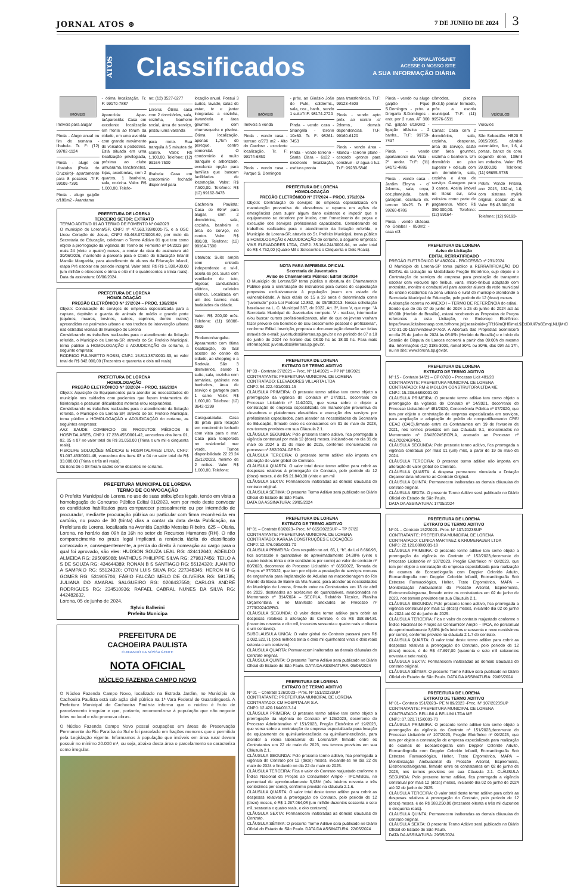JORNAL ATOS ⊛ 7 DE JUNHO DE 2024 3
ATOS
Classificados
JORNALATOS.NET
ACESSE O NOSSO SITE
A SUA INFORMAÇÃO DIÁRIA
IMÓVEIS
Imóveis para alugar
Pinda - Alugo anual ou fim de semana - Ilhabela. Tr. F: (12) 99782-1124
Pinda - alugo em Ubatuba (Praia do Cruzeiro)- apartamento para 8 pessoas .Tr.F: 99109-7391
Pinda - alugo galpão c/180m2 - Araretama
- ótima localização. Tr. F: 99170-7887
Aparecida: Apar-taAparecida: Casa em excelente localização em frente ao fórum da cidade, em uma avenida com grande movimento de veículos e pedestres. Está situada em uma localização privilegiada, próxima ao clube umuarama, lanchonetes, lojas, academias, com 2 quartos, 1 banheiro, sala, cozinha. Valor: R$ 1.000,00. Telefo-
ne: (12) 3527-6277
Lorena: Ótima casa com 2 dormitórios, sala, cozinha, banheiro social, área de serviço, possui uma varanda
para moto. Rua tranquila à 5 minutos do centro. Valor: R$ 1.100,00. Telefone: (12) 99164-7500
Ilhabela: Casa em condomínio fechado disponível para
PREFEITURA DE LORENA
TERCEIRO SETOR: EXTRATO
TERMO ADITIVO 01 AO TERMO DE FOMENTO Nº 04/2023
O município de Lorena/SP, CNPJ nº 47.563.739/0001-75, e a OSC Liceu Coração de Jesus, CNPJ 60.463.072/0003-69, por meio da Secretaria de Educação, celebram o Termo Aditivo 01 que tem como objeto a prorrogação da vigência do Termo de Fomento nº 04/2023 por mais 24 (vinte e quatro) meses, a contar da data de assinatura até 30/06/2026, mantendo a parceria para o Cento de Educação Infantil Mamãe Margarida, para atendimento de alunos da Educação Infantil, etapa Pré escolar em período integral. Valor total: R$ R$ 1.838.430,00 (um milhão e oitocentos e trinta e oito mil e quatrocentos e trinta reais). Data da assinatura: 06/06/2024.
PREFEITURA DE LORENA
HOMOLOGAÇÃO
PREGÃO ELETRÔNICO Nº 27/2024 – PROC. 136/2024
Objeto: Contratação de serviços de empresa especializada para a captura, depósito e guarda de animais de médio e grande porte (equinos, muares, bovinos, suínos, caprinos, dentre outros) apreendidos no perímetro urbano e nos trechos de intervenção urbana nas estradas vicinais do Município de Lorena
Considerando os trabalhos realizados para o atendimento da licitação referida, o Município de Lorena-SP, através do Sr. Prefeito Municipal, torna público a HOMOLOGAÇÃO e ADJUDICAÇÃO do certame, a seguinte empresa:
RODRIGO FULANETTO ROSSI, CNPJ: 15.811.387/0001-33, no valor total de R$ 342.000,00 (Trezentos e quarenta e dois mil reais).
PREFEITURA DE LORENA
HOMOLOGAÇÃO
PREGÃO ELETRÔNICO Nº 33/2024 – PROC. 166/2024
Objeto: Aquisição de Equipamentos para atender as necessidades do município nos cuidados com pacientes que fazem tratamentos de fisioterapia e possuem dificuldades motoras e/ou respiratórias.
Considerando os trabalhos realizados para o atendimento da licitação referida, o Município de Lorena-SP, através do Sr. Prefeito Municipal, torna público a HOMOLOGAÇÃO e ADJUDICAÇÃO do certame, as seguintes empresas:
AAZ SAUDE COMERCIO DE PRODUTOS MÉDICOS E HOSPITALARES, CNPJ: 17.238.455/0001-42, vencedora dos itens 01, 02, 05 e 07 no valor total de R$ 31.050,00 (Trinta e um mil e cinquenta reais).
FISIOLIFE SOLUÇÕES MÉDICAS E HOSPITALARES LTDA, CNPJ: 51.097.433/0001-48, vencedora dos itens 03 e 04 no valor total de R$ 33.000,00 (Trinta e três mil reais).
Os itens 06 e 08 foram dados como desertos no certame.
locação anual. Possui 3 suítes, lavado, salas de estar, tv e jantar integradas a cozinha, lavanderia e área gourmet com churrasqueira e piscina. Ótima localização, apenas 1,7km do pereque, centro comercial. O condomínio é muito tranquilo e arborizado, excelente opção para famílias que buscam facilidades de locomoção. Valor: R$ 7.500,00. Telefone: R$ (12) 99162-8473
Cachoeira Paulista: Casa de 69m² para alugar, com 2 dormitórios, sala, cozinha, banheiro e área de serviço, no centro. Valor: R$ 800,00. Telefone: (12) 99164-7500
Ubatuba: Suíte ampla com entrada independente e wi-fi, aceita-se pet. Suíte com ventilador de teto, frigobar, sanduicheira elétrica, cafeteira elétrica. Localizada em um dos bairros mais badalados da cidade.
Valor: R$ 200,00 mês. Telefone: (11) 98308-0909
Pindamonhangaba: Aparamento com ótima localização, de fácil acesso ao centro da cidade, ao shopping e a Rodovia. São 3 dormitórios, sendo 1 suíte, sala, cozinha com armários, gabinete nos banheiros, área de serviço e garagem para 1 carro. Valor: R$ 1.600,00. Telefone: (12) 3642-1299
Caraguatatuba: Casa de praia para locação em condomínio fechado com vista para o mar. Casa para temporada no residencial mar verde. Temos disponibilidade 22 23 24 25/12/2023. mínimo de 2 noites. Valor: R$ 1.000,00. Telefone:
PREFEITURA MUNICIPAL DE LORENA
TERMO DE CONVOCAÇÃO
O Prefeito Municipal de Lorena no uso de suas atribuições legais, tendo em vista a homologação do Concurso Público Edital 01/2023, vem por meio deste convocar os candidatos habilitados para comparecer pessoalmente ou por intermédio de procurador, mediante procuração pública ou particular com firma reconhecida em cartório, no prazo de 30 (trinta) dias a contar da data desta Publicação, na Prefeitura de Lorena, localizada na Avenida Capitão Messias Ribeiro, 625 – Olaria, Lorena, no horário das 09h às 16h no setor de Recursos Humanos (RH). O não comparecimento no prazo legal implicará a renúncia tácita do classificado convocado e, consequentemente, a perda do direito à nomeação ao cargo para o qual foi aprovado, são eles: HUDSON SOUZA LEAL RG: 424412640; ADEILDO ALMEIDA RG: 295095088; MATHEUS PHILIPPE SILVA RG: 279817456; TEILO A S DE SOUZA RG: 434644389; RONAN B S SANTIAGO RG: 55124320; JUANITO A SAMPAIO RG: 55124320; OTON LUIS SILVA RG: 227348345; HERON M G GOMES RG: 531905706; FÁBIO FALCÃO MELO DE OLIVEIRA RG: 591785; JULIANA DO AMARAL SALGUEIRO RG: 0206437550; CARLOS ANDRÉ RODRIGUES RG: 234510936; RAFAEL CABRAL NUNES DA SILVA RG: 442482632.
Lorena, 05 de junho de 2024.
Sylvio Ballerini
Prefeito Municipa
PREFEITURA DE
CACHOEIRA PAULISTA
CUIDANDO DA NOSSA GENTE
NOTA OFICIAL
NÚCLEO FAZENDA CAMPO NOVO
O Núcleo Fazenda Campo Novo, localizado na Estrada Jardim, no Município de Cachoeira Paulista está sob ação civil pública na 1ª Vara Federal de Guaratinguetá. A Prefeitura Municipal de Cachoeira Paulista informa que o núcleo é fruto de parcelamento irregular e que, portanto, recomenda-se à população que não negocie lotes no local e não promova obras.
O Núcleo Fazenda Campo Novo possui ocupações em áreas de Preservação Permanente do Rio Paraíba do Sul e foi parcelado em frações menores que o permitido pela Legislação vigente. Informamos à população que imóveis em área rural devem possuir no mínimo 20.000 m², ou seja, abaixo desta área o parcelamento se caracteriza como irregular.
IMÓVEIS
Imóveis à venda
Pinda - vendo casa -terreno c/273 m2 - Alto do Cardoso - excelente localização. Tr. F: 99174-6850
Pinda - vendo casa - Parque S. Domingos
- próx. ao Ginásio João do Pulo, c/3dorms., sala, coz., banh., sendo 1 suiteTr.F: 98174-2720
Pinda - vendo casa - Shangrilá - tereno 10x60. Tr. F: 98261-7453
Pinda - vendo terreno - Santa Clara - 6x22 - excelente localização, esritura pronta
para transferência. Tr.F: 99123-4503
Pinda - vendo apto próx. ao centro -c/ 2dorms., demais dependencias. Tr.F: 99160-6120
Pinda - vendo área - Mandú - terreno plano -cercado -pronto para construir - c/ agua e luz. Tr.F: 99233-5846
PREFEITURA DE LORENA
HOMOLOGAÇÃO
PREGÃO ELETRÔNICO Nº 37/2024 – PROC. 176/2024
Objeto: Contratação de serviços de empresa especializada em manutenção preventiva de elevadores e reparos em ações de emergências para suprir algum dano existente e impedir que o equipamento se deteriore por inteiro, com fornecimento de peças e execução dos serviços profissionais capacitados. Considerando os trabalhos realizados para o atendimento da licitação referida, o Município de Lorena-SP, através do Sr. Prefeito Municipal, torna público a HOMOLOGAÇÃO e ADJUDICAÇÃO do certame, a seguinte empresa:
VIKS ELEVADORES LTDA, CNPJ: 35.164.244/0001-94, no valor total de R$ 4.752,00 (Quatro Mil e Setecentos e Cinquenta e Dois Reais).
NOTA PARA IMPRENSA OFICIAL
Secretaria de Juventudes
Aviso de Chamamento Público: Edital 05/2024
O Município de Lorena/SP torna pública a abertura de Chamamento Público para a contratação de instrutores para cursos de capacitação propostos exclusivamente à população jovem em estado de vulnerabilidade. A faixa etária de 15 a 29 anos é determinada como "juventude" pela Lei Federal 12.852, de 05/08/2013. Nossa solicitação baseia-se na L. C. Municipal 367, de 2022, Art. 3º, item V, que rege: "À Secretaria Municipal de Juventudes compete: V - realizar, intermediar e/ou buscar cursos profissionalizantes, afim de que os jovens venham fazer proveito em benefício do seu crescimento pessoal e profissional", conforme Edital. Inscrição, proposta e documentação deverão ser feitas através do e-mail: juventudes@lorena.sp.gov.br e no período de 07 a 18 de junho de 2024 no horário das 08:00 hs às 18:00 hs. Para mais informações: juventudes@lorena.sp.gov.br.
PREFEITURA DE LORENA
EXTRATO DE TERMO ADITIVO
Nº 03 - Contrato 27/2021 – Proc. Nº 114/2021 – PP Nº 10/2021
CONTRATANTE: PREFEITURA MUNICIPAL DE LORENA
CONTRATADO: ELEVADORES VILLARTA LTDA
CNPJ: 54.222.401/0001-15
CLÁUSULA PRIMEIRA: O presente termo aditivo tem como objeto a prorrogação da vigência do Contrato nº 27/2021, decorrente do Processo Licitatório nº 114/2021, que versa sobre o objeto a contratação de empresa especializada em manutenção preventiva de elevadores e plataformas elevatórias e execução dos serviços por profissionais capacitados, para atender as necessidades da Secretaria de Educação, firmado entre os contratantes em 31 de maio de 2023, nos termos previstos em sua Cláusula 2.1.
CLÁUSULA SEGUNDA: Pelo presente termo aditivo, fica prorrogada a vigência contratual por mais 12 (doze) meses, iniciando-se no dia 31 de maio de 2024 a 31 de maio de 2025, conforme mencionados no processo nº 382/2024-GPRO.
CLÁUSULA TERCEIRA: O presente termo aditivo não importa em alteração do valor global do Contrato.
CLÁUSULA QUARTA: O valor total deste termo aditivo para cobrir as despesas relativas à prorrogação do Contrato, pelo período de 12 (doze) meses, é de R$ 21.840,00 (vinte e um mil
CLÁUSULA SEXTA: Permanecem inalteradas as demais cláusulas do contrato original.
CLÁUSULA SÉTIMA: O presente Termo Aditivo será publicado no Diário Oficial do Estado de São Paulo.
DATA DA ASSINATURA: 29/05/2024
PREFEITURA DE LORENA
EXTRATO DE TERMO ADITIVO
Nº 01 – Contrato 80/2023– Proc. Nº 665/2022SUP – TP 37/22
CONTRATANTE: PREFEITURA MUNICIPAL DE LORENA
CONTRATADO: KARAJA CONSTRUÇÕES E LOCAÇÕES
CNPJ: 12.476.090/0001-70
CLÁUSULA PRIMEIRA: Com respaldo no art. 65, I, “b”, da Lei 8.666/93, fica acrescido o quantitativo de aproximadamente 24,38% (vinte e quatro inteiros trinta e oito centésimos por cento) ao valor do contrato nº 80/2023, decorrente do Processo Licitatório nº 665/2022, Tomada de Preços nº 37/2022, que tem por objeto a prestação de serviços comuns de engenharia para implantação de Aduelas na macrodrenagem do Rio Mando da Bacia do Bairro da Vila Nunes, para atender as necessidades do Município de Lorena, firmado entre os Contratantes em 13 de abril de 2023, destinados ao acréscimo de quantitativos, mencionados no Memorando nº 314/2024 – SECPLA, Relatório Técnico, Planilha Orçamentária e no Manifesto anexados ao Processo nº 2773/2024GPRO.
CLÁUSULA SEGUNDA: O valor deste termo aditivo para cobrir as despesas relativas à alteração de Contrato, é de R$ 398.364,81 (trezentos noventa e oito mil, trezentos sessenta e quatro reais e oitenta e um centavos).
SUBCLÁUSULA ÚNICA: O valor global do Contrato passará para R$ 2.032.522,71 (dois milhões trinta e dois mil quinhentos vinte e dois reais setenta e um centavos).
CLÁUSULA QUARTA: Permanecem inalteradas as demais cláusulas do Contrato original.
CLÁUSULA QUINTA: O presente Termo Aditivo será publicado no Diário Oficial do Estado de São Paulo. DATA DA ASSINATURA: 05/06/2024
PREFEITURA DE LORENA
EXTRATO DE TERMO ADITIVO
Nº 01 – Contrato 126/2023– Proc. Nº 151/2023SUP
CONTRATANTE: PREFEITURA MUNICIPAL DE LORENA
CONTRATADO: CM HOSPITALAR S.A.
CNPJ: 12.420.164/0017-14
CLÁUSULA PRIMEIRA: O presente termo aditivo tem como objeto a prorrogação da vigência do Contrato nº 126/2023, decorrente do Processo Administrativo n° 151/2023, Pregão Eletrônico nº 19/2023, que versa sobre a contratação de empresa especializada para locação de equipamento de quimiluminescência ou quimiluminescência, para atender a rotina laboratorial de Lorena/SP, firmado entre os Contratantes em 22 de maio de 2023, nos termos previstos em sua Cláusula 2.1.
CLÁUSULA SEGUNDA: Pelo presente termo aditivo, fica prorrogada a vigência do Contrato por 12 (doze) meses, iniciando-se no dia 22 de maio de 2024 e findando no dia 22 de maio de 2025.
CLÁUSULA TERCEIRA: Fica o valor do Contrato reajustado conforme o Índice Nacional de Preços ao Consumidor Amplo - IPCA/IBGE, no percentual de aproximadamente 3,93% (três inteiros noventa e três centésimos por cento), conforme previsto na cláusula 2.1.6.
CLAUSULA QUARTA: O valor total deste termo aditivo para cobrir as despesas relativas à prorrogação do Contrato, pelo período de 12 (doze) meses, é R$ 1.267.064,08 (um milhão duzentos sessenta e sete mil, sessenta e quatro reais, e oito centavos).
CLÁUSULA SEXTA: Permanecem inalteradas as demais cláusulas do Contrato.
CLÁUSULA SÉTIMA: O presente Termo Aditivo será publicado no Diário Oficial do Estado de São Paulo. DATA DA ASSINATURA: 22/05/2024
Pinda - vendo ou alugo galpão - Pque S.Domingos - próx. a Drogaria S.Domingos - entr. por 2 ruas. AT 300 m2. galpão c/180m2 - ligação trifásica - 2 banhs., Tr.F: 99759-7497
Pinda - vendo apartamento ela Vista - 2º andar. Tr.F: (11) 94172-4886
Pinda - vendo casa - Jardim Eloyna - c/ 2dorms., sala, copa, coz.planejada, banh. garagem, escritura ok. terreno 10x25. Tr. F: 99260-0786
Pinda - vendo chácara no Goiabal - 850m2 - casa c/3
cômodos, piscina (8x3,5) pomar formado, próx. a escola municipal. Tr.F: (11) 99576-6511
Canas: Casa com 2 dormitórios, sala, cozinha, despensa, área de serviço, salão com área gourmet, cozinha e banheiro. Um dormitório no piso superior + edícula com um dormitório, sala, cozinha e área de serviço. Garagem para 3 carros. Aceita imóvel no litoral sul, e/ou veículos como parte de pagamento. Valor: R$ 350.000,00. Telefone: (12) 99164-
VEÍCULOS
Veículos
São Sebastião: HB20 S 2015/2015, câmbio automático, flex, 1.6, 4 portas, banco de coro, segundo dono, 138mil km rodados. Valor: R$ 39.000,00. Telefone: (11) 98655-5735
Potim: Vendo Prisma, ano 2015, 132ml, 1.0, com sistema mylink original, sensor de ré. Valor: R$ 43.000,00
Telefone: (12) 99193-
PREFEITURA DE LORENA
Aviso de Licitação
EDITAL RERRATIFICADO
PREGÃO ELETRÔNICO Nº 48/2024 - PROCESSO nº 231/2024
O Município de Lorena-SP torna público a RERRATIFICAÇÃO DO EDITAL da Licitação na Modalidade Pregão Eletrônico, cujo objeto é o Contratação de serviços de empresa para prestação de transporte escolar com veículos tipo ônibus, vans, micro-ônibus adaptado com motorista, monitor e combustível para atender alunos da rede municipal de ensino residentes na zona urbana e rural do município atendendo a Secretaria Municipal de Educação, pelo período de 12 (doze) meses.
A alteração ocorreu no ANEXO I – TERMO DE REFERÊNCIA do edital.
Sendo que do dia 07 de junho de 2024 a 25 de junho de 2024 até às 08:00h (Horário de Brasília), estará recebendo as Propostas de Preços referentes a esta Licitação, no Endereço Eletrônico: https://www.licitalorenasp.com.br/home.jsf;jsessionid=gTR16imQH8imeL9ZcIDlUif7s6EmqLNLfjMtCbZ_.ip-172-31-20-155?windowId=7ed/. A Abertura das Propostas acontecerá no dia 25 de junho de 2024 às 08:05h (Horário de Brasília) e o Início da Sessão de Disputa de Lances ocorrerá a partir das 09:00h do mesmo dia. Informações (12) 3185-3000, ramal 3041 ou 3046, das 09h às 17h, ou no site: www.lorena.sp.gov.br.
PREFEITURA DE LORENA
EXTRATO DE TERMO ADITIVO
Nº 15 - Contrato 14/21 – CP 07/20 – Processo Licit 481/20
CONTRATANTE: PREFEITURA MUNICIPAL DE LORENA
CONTRATADO: RM & MOLLON CONSTRUTORA LTDA ME
CNPJ: 15.236.668/0001-00
CLÁUSULA PRIMEIRA: O presente termo aditivo tem como objeto a prorrogação da vigência do Contrato nº 14/2021, decorrente do Processo Licitatório nº 481/2020, Concorrência Pública nº 07/2020, que tem por objeto a contratação de empresa especializada em serviços, para ampliação e adaptação do prédio de compartilhamento CRE/ CEAC (CAIC),firmado entre os Contratantes em 19 de fevereiro de 2021, nos termos previstos em sua Cláusula 9.1, mencionados no Memorando nº 284/2024SECPLA, anexado ao Processo nº 4617/2024GPRO.
CLÁUSULA SEGUNDA: Pelo presente termo aditivo, fica prorrogada a vigência contratual por mais 01 (um) mês, a partir de 19 de maio de 2024.
CLÁUSULA TERCEIRA: O presente termo aditivo não importa em alteração do valor global do Contrato.
CLÁUSULA QUARTA: A despesa permanece vinculada a Dotação Orçamentária referente ao Contrato Original.
CLÁUSULA QUINTA: Permanecem inalteradas as demais cláusulas do contrato original.
CLÁUSULA SEXTA: O presente Termo Aditivo será publicado no Diário Oficial do Estado de São Paulo.
DATA DA ASSINATURA: 17/05/2024
PREFEITURA DE LORENA
EXTRATO DE TERMO ADITIVO
Nº 01 – Contrato 152/2023– Proc. Nº 107/2023SUP
CONTRATANTE: PREFEITURA MUNICIPAL DE LORENA
CONTRATADO: CLINICA MARTINEZ & KRUMENAUER LTDA
CNPJ: 22.120.088/0001-18
CLÁUSULA PRIMEIRA: O presente termo aditivo tem como objeto a prorrogação da vigência do Contrato nº 152/2023,decorrente do Processo Licitatório nº 107/2023, Pregão Eletrônico nº 09/2023, que tem por objeto a contratação de empresa especializada para realização de exames de Ecocardiografia com Doppler Colorido Adulto, Ecocardiografia com Doppler Colorido Infantil, Ecocardiografia Sob Estresse Farmacológico, Holter, Teste Ergométrico, MAPA – Monitorização Ambulatorial da Pressão Arterial, Espirometria, Eletroencefalograma, firmado entre os contratantes em 02 de junho de 2023, nos termos previstos em sua Cláusula 2.1.
CLÁUSULA SEGUNDA: Pelo presente termo aditivo, fica prorrogada a vigência contratual por mais 12 (doze) meses, iniciando dia 02 de junho de 2024 até 02 de junho de 2025.
CLÁUSULA TERCEIRA: Fica o valor do contrato reajustado conforme o Índice Nacional de Preços ao Consumidor Amplo – IPCA, no percentual de aproximadamente 3,69% (três inteiros e sessenta e nove centésimos por cento), conforme previsto na cláusula 2.1.7 do contrato.
CLÁUSULA QUARTA: O valor total deste termo aditivo para cobrir as despesas relativas à prorrogação do Contrato, pelo período de 12 (doze) meses, é de R$ 47.697,00 (quarenta e sete mil seiscentos noventa e sete reais).
CLÁUSULA SEXTA: Permanecem inalteradas as demais cláusulas do contrato original.
CLÁUSULA SÉTIMA: O presente Termo Aditivo será publicado no Diário Oficial do Estado de São Paulo. DATA DA ASSINATURA: 29/05/2024
PREFEITURA DE LORENA
EXTRATO DE TERMO ADITIVO
Nº 01– Contrato 151/2023– PE N 09/2023 -Proc. Nº 107/2023SUP
CONTRATANTE: PREFEITURA MUNICIPAL DE LORENA
CONTRATADO: BELLINI & BELLINI LTDA ME
CNPJ: 07.320.715/0001-70
CLÁUSULA PRIMEIRA: O presente termo aditivo tem como objeto a prorrogação da vigência do Contrato nº 151/2023,decorrente do Processo Licitatório nº 107/2023, Pregão Eletrônico nº 09/2023, que tem por objeto a contratação de empresa especializada para realização de exames de Ecocardiografia com Doppler Colorido Adulto, Ecocardiografia com Doppler Colorido Infantil, Ecocardiografia Sob Estresse Farmacológico, Holter, Teste Ergométrico, MAPA – Monitorização Ambulatorial da Pressão Arterial, Espirometria, Eletroencefalograma, firmado entre os contratantes em 02 de junho de 2023, nos termos previstos em sua Cláusula 2.1. CLÁUSULA SEGUNDA: Pelo presente termo aditivo, fica prorrogada a vigência contratual por mais 12 (doze) meses, iniciando dia 02 de junho de 2024 até 02 de junho de 2025.
CLÁUSULA TERCEIRA: O valor total deste termo aditivo para cobrir as despesas relativas à prorrogação do Contrato, pelo período de 12 (doze) meses, é de R$ 383.250,00 (trezentos oitenta e três mil duzentos e cinquenta reais).
CLÁUSULA QUINTA: Permanecem inalteradas as demais cláusulas do contrato original.
CLÁUSULA SEXTA: O presente Termo Aditivo será publicado no Diário Oficial do Estado de São Paulo.
DATA DA ASSINATURA: 29/05/2024